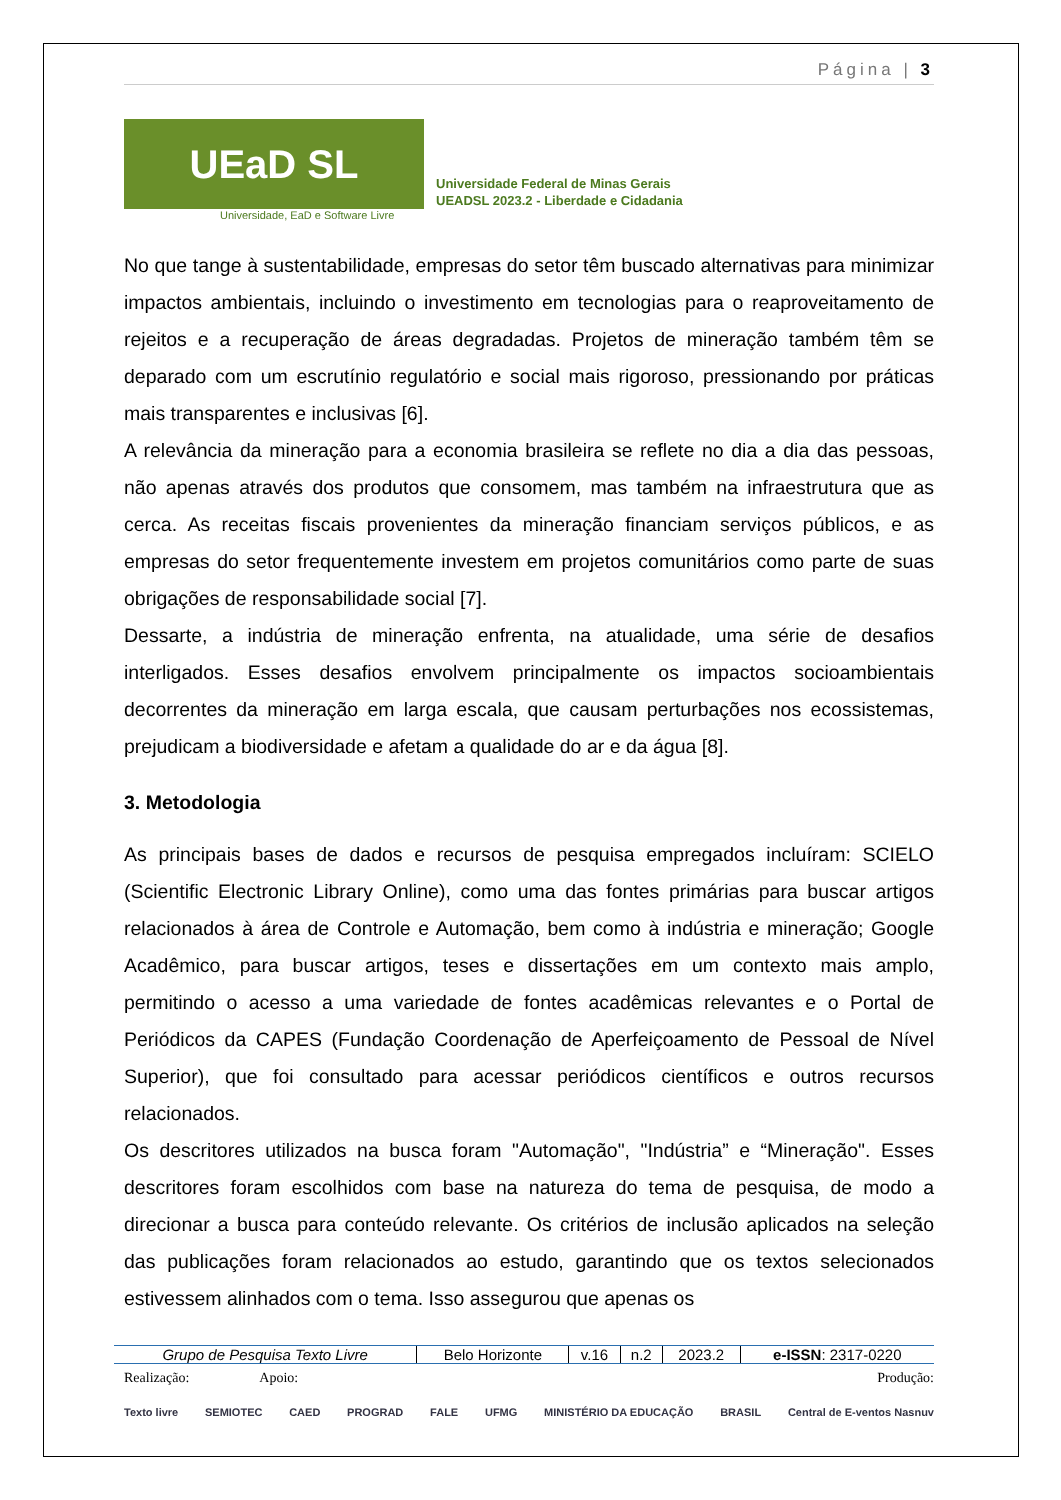Página | 3
UEaD SL
Universidade Federal de Minas Gerais
UEADSL 2023.2 - Liberdade e Cidadania
Universidade, EaD e Software Livre
No que tange à sustentabilidade, empresas do setor têm buscado alternativas para minimizar impactos ambientais, incluindo o investimento em tecnologias para o reaproveitamento de rejeitos e a recuperação de áreas degradadas. Projetos de mineração também têm se deparado com um escrutínio regulatório e social mais rigoroso, pressionando por práticas mais transparentes e inclusivas [6].
A relevância da mineração para a economia brasileira se reflete no dia a dia das pessoas, não apenas através dos produtos que consomem, mas também na infraestrutura que as cerca. As receitas fiscais provenientes da mineração financiam serviços públicos, e as empresas do setor frequentemente investem em projetos comunitários como parte de suas obrigações de responsabilidade social [7].
Dessarte, a indústria de mineração enfrenta, na atualidade, uma série de desafios interligados. Esses desafios envolvem principalmente os impactos socioambientais decorrentes da mineração em larga escala, que causam perturbações nos ecossistemas, prejudicam a biodiversidade e afetam a qualidade do ar e da água [8].
3. Metodologia
As principais bases de dados e recursos de pesquisa empregados incluíram: SCIELO (Scientific Electronic Library Online), como uma das fontes primárias para buscar artigos relacionados à área de Controle e Automação, bem como à indústria e mineração; Google Acadêmico, para buscar artigos, teses e dissertações em um contexto mais amplo, permitindo o acesso a uma variedade de fontes acadêmicas relevantes e o Portal de Periódicos da CAPES (Fundação Coordenação de Aperfeiçoamento de Pessoal de Nível Superior), que foi consultado para acessar periódicos científicos e outros recursos relacionados.
Os descritores utilizados na busca foram "Automação", "Indústria” e “Mineração". Esses descritores foram escolhidos com base na natureza do tema de pesquisa, de modo a direcionar a busca para conteúdo relevante. Os critérios de inclusão aplicados na seleção das publicações foram relacionados ao estudo, garantindo que os textos selecionados estivessem alinhados com o tema. Isso assegurou que apenas os
| Grupo de Pesquisa Texto Livre | Belo Horizonte | v.16 | n.2 | 2023.2 | e-ISSN : 2317-0220 |
Realização: Apoio: Produção:
Texto livre SEMIOTEC CAED PROGRAD FALE UFMG MINISTÉRIO DA EDUCAÇÃO BRASIL Central de E-ventos Nasnuv